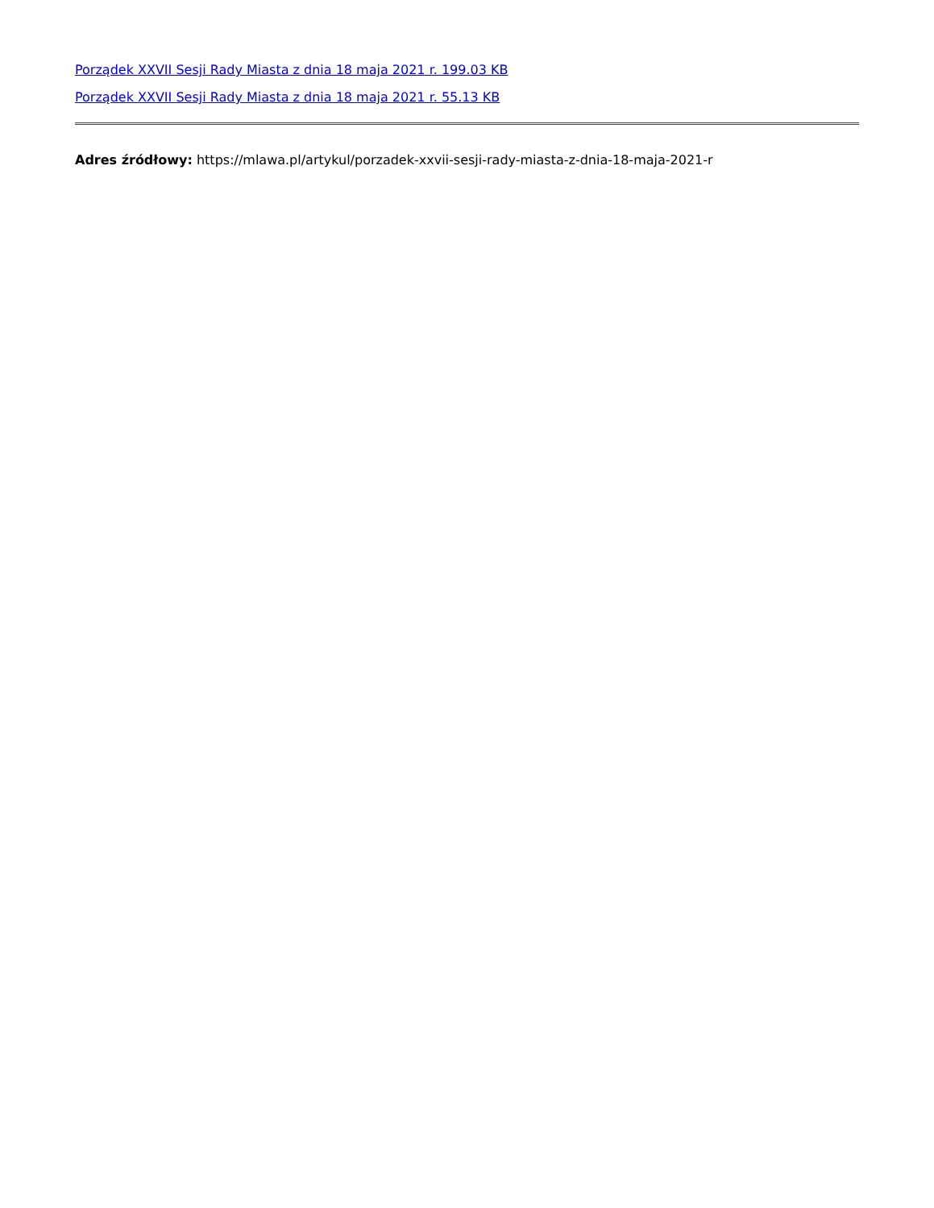Porządek XXVII Sesji Rady Miasta z dnia 18 maja 2021 r. 199.03 KB
Porządek XXVII Sesji Rady Miasta z dnia 18 maja 2021 r. 55.13 KB
Adres źródłowy: https://mlawa.pl/artykul/porzadek-xxvii-sesji-rady-miasta-z-dnia-18-maja-2021-r